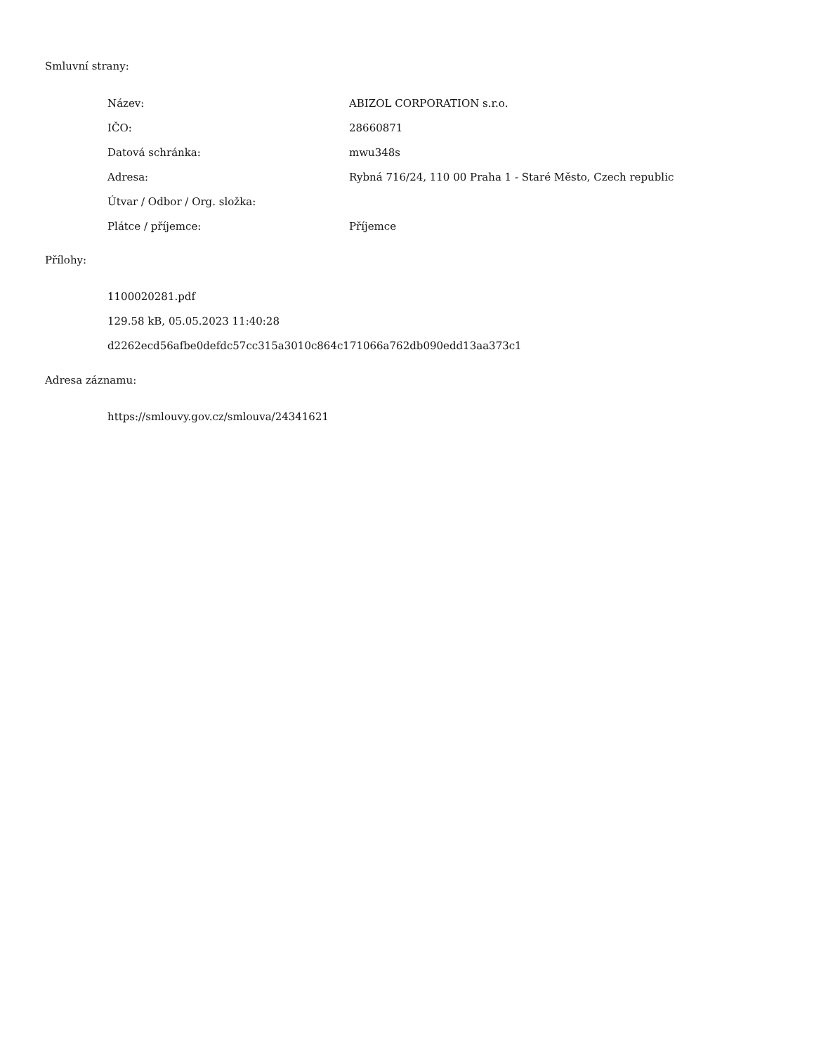Smluvní strany:
| Název: | ABIZOL CORPORATION s.r.o. |
| IČO: | 28660871 |
| Datová schránka: | mwu348s |
| Adresa: | Rybná 716/24, 110 00 Praha 1 - Staré Město, Czech republic |
| Útvar / Odbor / Org. složka: | |
| Plátce / příjemce: | Příjemce |
Přílohy:
1100020281.pdf
129.58 kB, 05.05.2023 11:40:28
d2262ecd56afbe0defdc57cc315a3010c864c171066a762db090edd13aa373c1
Adresa záznamu:
https://smlouvy.gov.cz/smlouva/24341621